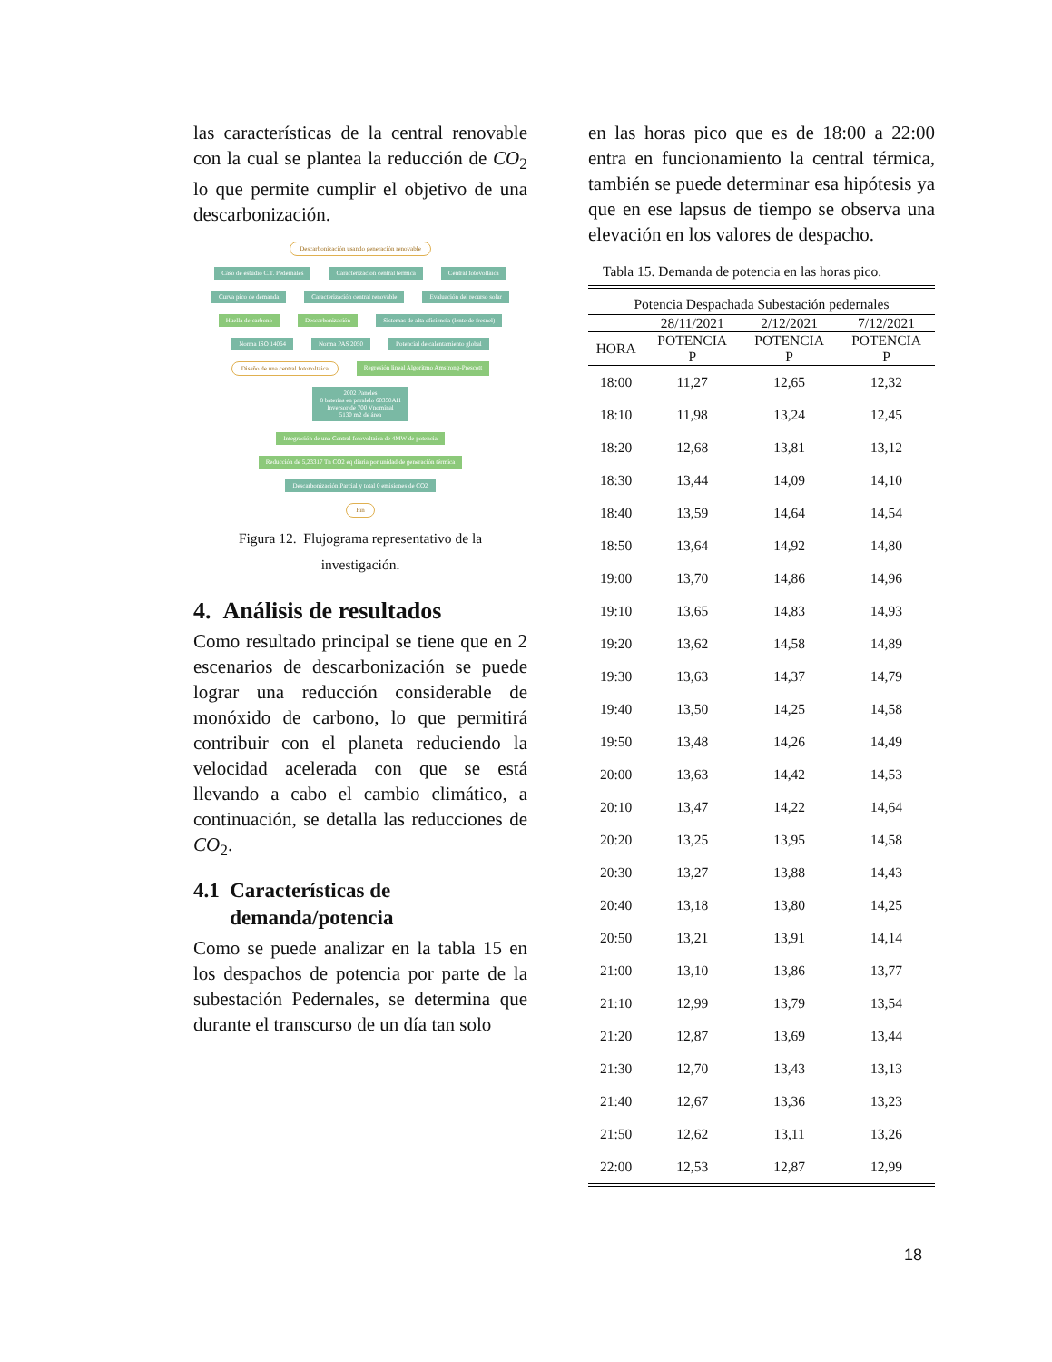las características de la central renovable con la cual se plantea la reducción de CO<sub>2</sub> lo que permite cumplir el objetivo de una descarbonización.
Descarbonización usando generación renovable
Caso de estudio C.T. Pedernales Caracterización central térmica Central fotovoltaica
Curva pico de demanda Caracterización central renovable Evaluación del recurso solar
Huella de carbono Descarbonización Sistemas de alta eficiencia (lente de fresnel)
Norma ISO 14064 Norma PAS 2050 Potencial de calentamiento global
Diseño de una central fotovoltaica Regresión lineal Algoritmo Amstrong-Prescott
2002 Paneles
8 baterías en paralelo 60350AH
Inversor de 700 Vnominal
5130 m2 de área
Integración de una Central fotovoltaica de 4MW de potencia
Reducción de 5,23317 Tn CO2 eq diaria por unidad de generación térmica
Descarbonización Parcial y total 0 emisiones de CO2
Fin
Figura 12. Flujograma representativo de la
investigación.
4. Análisis de resultados
Como resultado principal se tiene que en 2 escenarios de descarbonización se puede lograr una reducción considerable de monóxido de carbono, lo que permitirá contribuir con el planeta reduciendo la velocidad acelerada con que se está llevando a cabo el cambio climático, a continuación, se detalla las reducciones de CO<sub>2</sub>.
4.1 Características de
demanda/potencia
Como se puede analizar en la tabla 15 en los despachos de potencia por parte de la subestación Pedernales, se determina que durante el transcurso de un día tan solo
en las horas pico que es de 18:00 a 22:00 entra en funcionamiento la central térmica, también se puede determinar esa hipótesis ya que en ese lapsus de tiempo se observa una elevación en los valores de despacho.
Tabla 15. Demanda de potencia en las horas pico.
| Potencia Despachada Subestación pedernales | | | |
| --- | --- | --- | --- |
| | 28/11/2021 | 2/12/2021 | 7/12/2021 |
| HORA | POTENCIA P | POTENCIA P | POTENCIA P |
| 18:00 | 11,27 | 12,65 | 12,32 |
| 18:10 | 11,98 | 13,24 | 12,45 |
| 18:20 | 12,68 | 13,81 | 13,12 |
| 18:30 | 13,44 | 14,09 | 14,10 |
| 18:40 | 13,59 | 14,64 | 14,54 |
| 18:50 | 13,64 | 14,92 | 14,80 |
| 19:00 | 13,70 | 14,86 | 14,96 |
| 19:10 | 13,65 | 14,83 | 14,93 |
| 19:20 | 13,62 | 14,58 | 14,89 |
| 19:30 | 13,63 | 14,37 | 14,79 |
| 19:40 | 13,50 | 14,25 | 14,58 |
| 19:50 | 13,48 | 14,26 | 14,49 |
| 20:00 | 13,63 | 14,42 | 14,53 |
| 20:10 | 13,47 | 14,22 | 14,64 |
| 20:20 | 13,25 | 13,95 | 14,58 |
| 20:30 | 13,27 | 13,88 | 14,43 |
| 20:40 | 13,18 | 13,80 | 14,25 |
| 20:50 | 13,21 | 13,91 | 14,14 |
| 21:00 | 13,10 | 13,86 | 13,77 |
| 21:10 | 12,99 | 13,79 | 13,54 |
| 21:20 | 12,87 | 13,69 | 13,44 |
| 21:30 | 12,70 | 13,43 | 13,13 |
| 21:40 | 12,67 | 13,36 | 13,23 |
| 21:50 | 12,62 | 13,11 | 13,26 |
| 22:00 | 12,53 | 12,87 | 12,99 |
18